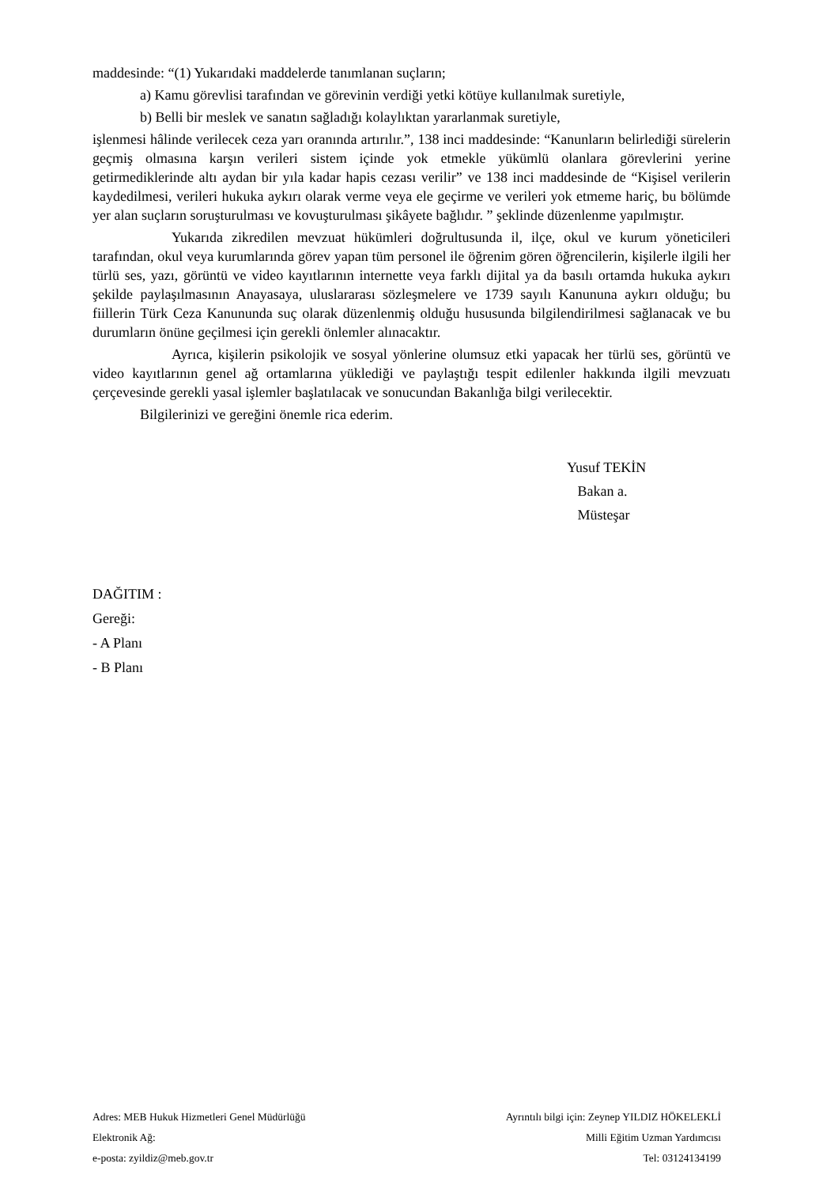maddesinde: “(1) Yukarıdaki maddelerde tanımlanan suçların;
a) Kamu görevlisi tarafından ve görevinin verdiği yetki kötüye kullanılmak suretiyle,
b) Belli bir meslek ve sanatın sağladığı kolaylıktan yararlanmak suretiyle,
işlenmesi hâlinde verilecek ceza yarı oranında artırılır.”, 138 inci maddesinde: “Kanunların belirlediği sürelerin geçmiş olmasına karşın verileri sistem içinde yok etmekle yükümlü olanlara görevlerini yerine getirmediklerinde altı aydan bir yıla kadar hapis cezası verilir” ve 138 inci maddesinde de “Kişisel verilerin kaydedilmesi, verileri hukuka aykırı olarak verme veya ele geçirme ve verileri yok etmeme hariç, bu bölümde yer alan suçların soruşturulması ve kovuşturulması şikâyete bağlıdır. ” şeklinde düzenlenme yapılmıştır.
Yukarıda zikredilen mevzuat hükümleri doğrultusunda il, ilçe, okul ve kurum yöneticileri tarafından, okul veya kurumlarında görev yapan tüm personel ile öğrenim gören öğrencilerin, kişilerle ilgili her türlü ses, yazı, görüntü ve video kayıtlarının internette veya farklı dijital ya da basılı ortamda hukuka aykırı şekilde paylaşılmasının Anayasaya, uluslararası sözleşmelere ve 1739 sayılı Kanununa aykırı olduğu; bu fiillerin Türk Ceza Kanununda suç olarak düzenlenmiş olduğu hususunda bilgilendirilmesi sağlanacak ve bu durumların önüne geçilmesi için gerekli önlemler alınacaktır.
Ayrıca, kişilerin psikolojik ve sosyal yönlerine olumsuz etki yapacak her türlü ses, görüntü ve video kayıtlarının genel ağ ortamlarına yüklediği ve paylaştığı tespit edilenler hakkında ilgili mevzuatı çerçevesinde gerekli yasal işlemler başlatılacak ve sonucundan Bakanlığa bilgi verilecektir.
Bilgilerinizi ve gereğini önemle rica ederim.
Yusuf TEKİN
Bakan a.
Müsteşar
DAĞITIM :
Gereği:
- A Planı
- B Planı
Adres: MEB Hukuk Hizmetleri Genel Müdürlüğü Ayrıntılı bilgi için: Zeynep YILDIZ HÖKELEKLİ
Elektronik Ağ: Milli Eğitim Uzman Yardımcısı
e-posta: zyildiz@meb.gov.tr Tel: 03124134199